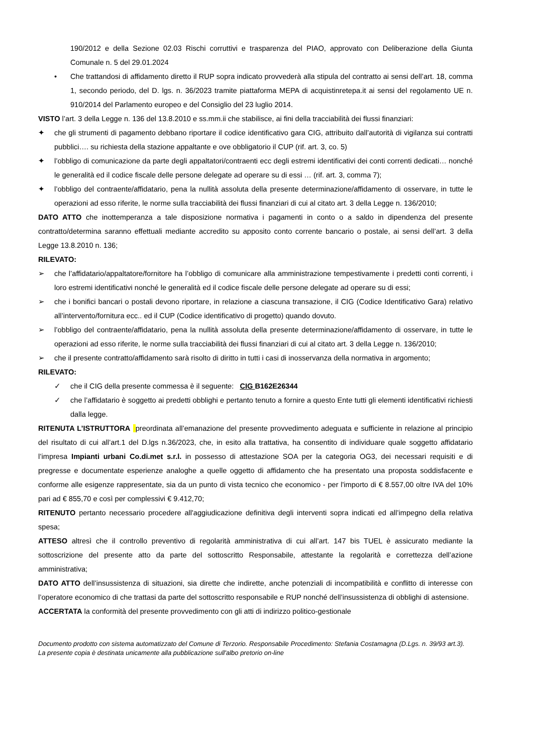190/2012 e della Sezione 02.03 Rischi corruttivi e trasparenza del PIAO, approvato con Deliberazione della Giunta Comunale n. 5 del 29.01.2024
• Che trattandosi di affidamento diretto il RUP sopra indicato provvederà alla stipula del contratto ai sensi dell’art. 18, comma 1, secondo periodo, del D. lgs. n. 36/2023 tramite piattaforma MEPA di acquistinretepa.it ai sensi del regolamento UE n. 910/2014 del Parlamento europeo e del Consiglio del 23 luglio 2014.
VISTO l’art. 3 della Legge n. 136 del 13.8.2010 e ss.mm.ii che stabilisce, ai fini della tracciabilità dei flussi finanziari:
✦ che gli strumenti di pagamento debbano riportare il codice identificativo gara CIG, attribuito dall’autorità di vigilanza sui contratti pubblici…. su richiesta della stazione appaltante e ove obbligatorio il CUP (rif. art. 3, co. 5)
✦ l’obbligo di comunicazione da parte degli appaltatori/contraenti ecc degli estremi identificativi dei conti correnti dedicati… nonché le generalità ed il codice fiscale delle persone delegate ad operare su di essi … (rif. art. 3, comma 7);
✦ l’obbligo del contraente/affidatario, pena la nullità assoluta della presente determinazione/affidamento di osservare, in tutte le operazioni ad esso riferite, le norme sulla tracciabilità dei flussi finanziari di cui al citato art. 3 della Legge n. 136/2010;
DATO ATTO che inottemperanza a tale disposizione normativa i pagamenti in conto o a saldo in dipendenza del presente contratto/determina saranno effettuali mediante accredito su apposito conto corrente bancario o postale, ai sensi dell’art. 3 della Legge 13.8.2010 n. 136;
RILEVATO:
➢ che l’affidatario/appaltatore/fornitore ha l’obbligo di comunicare alla amministrazione tempestivamente i predetti conti correnti, i loro estremi identificativi nonché le generalità ed il codice fiscale delle persone delegate ad operare su di essi;
➢ che i bonifici bancari o postali devono riportare, in relazione a ciascuna transazione, il CIG (Codice Identificativo Gara) relativo all’intervento/fornitura ecc.. ed il CUP (Codice identificativo di progetto) quando dovuto.
➢ l’obbligo del contraente/affidatario, pena la nullità assoluta della presente determinazione/affidamento di osservare, in tutte le operazioni ad esso riferite, le norme sulla tracciabilità dei flussi finanziari di cui al citato art. 3 della Legge n. 136/2010;
➢ che il presente contratto/affidamento sarà risolto di diritto in tutti i casi di inosservanza della normativa in argomento;
RILEVATO:
✓ che il CIG della presente commessa è il seguente: CIG B162E26344
✓ che l’affidatario è soggetto ai predetti obblighi e pertanto tenuto a fornire a questo Ente tutti gli elementi identificativi richiesti dalla legge.
RITENUTA L’ISTRUTTORA preordinata all’emanazione del presente provvedimento adeguata e sufficiente in relazione al principio del risultato di cui all’art.1 del D.lgs n.36/2023, che, in esito alla trattativa, ha consentito di individuare quale soggetto affidatario l’impresa Impianti urbani Co.di.met s.r.l. in possesso di attestazione SOA per la categoria OG3, dei necessari requisiti e di pregresse e documentate esperienze analoghe a quelle oggetto di affidamento che ha presentato una proposta soddisfacente e conforme alle esigenze rappresentate, sia da un punto di vista tecnico che economico - per l'importo di € 8.557,00 oltre IVA del 10% pari ad € 855,70 e così per complessivi € 9.412,70;
RITENUTO pertanto necessario procedere all'aggiudicazione definitiva degli interventi sopra indicati ed all’impegno della relativa spesa;
ATTESO altresì che il controllo preventivo di regolarità amministrativa di cui all’art. 147 bis TUEL è assicurato mediante la sottoscrizione del presente atto da parte del sottoscritto Responsabile, attestante la regolarità e correttezza dell’azione amministrativa;
DATO ATTO dell’insussistenza di situazioni, sia dirette che indirette, anche potenziali di incompatibilità e conflitto di interesse con l’operatore economico di che trattasi da parte del sottoscritto responsabile e RUP nonché dell’insussistenza di obblighi di astensione.
ACCERTATA la conformità del presente provvedimento con gli atti di indirizzo politico-gestionale
Documento prodotto con sistema automatizzato del Comune di Terzorio. Responsabile Procedimento: Stefania Costamagna (D.Lgs. n. 39/93 art.3). La presente copia è destinata unicamente alla pubblicazione sull'albo pretorio on-line